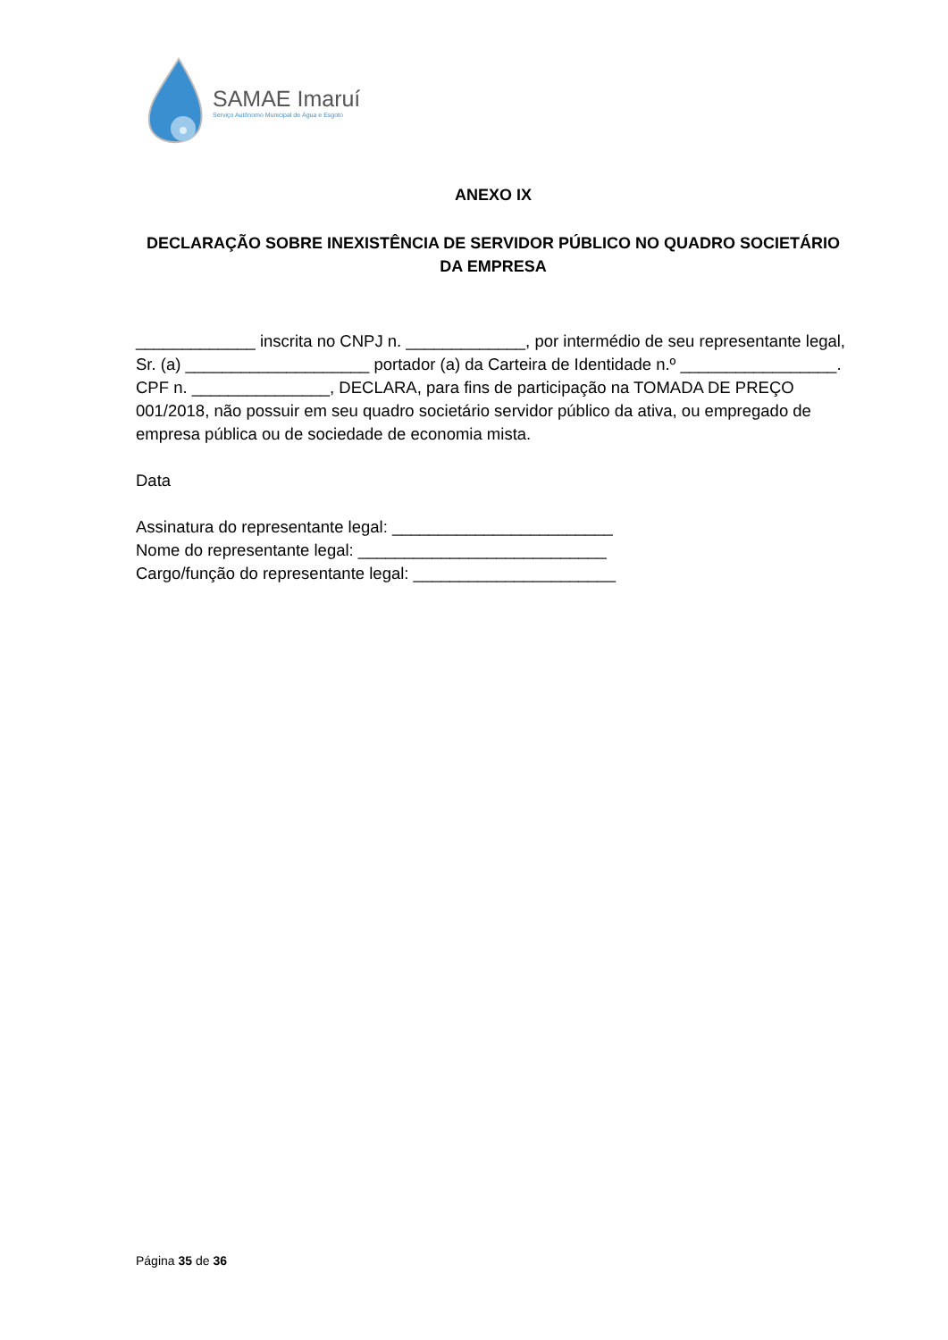SAMAE Imaruí
Serviço Autônomo Municipal de Água e Esgoto
ANEXO IX
DECLARAÇÃO SOBRE INEXISTÊNCIA DE SERVIDOR PÚBLICO NO QUADRO SOCIETÁRIO DA EMPRESA
_____________ inscrita no CNPJ n. _____________, por intermédio de seu representante legal, Sr. (a) ____________________ portador (a) da Carteira de Identidade n.º _________________. CPF n. _______________, DECLARA, para fins de participação na TOMADA DE PREÇO 001/2018, não possuir em seu quadro societário servidor público da ativa, ou empregado de empresa pública ou de sociedade de economia mista.
Data
Assinatura do representante legal: ________________________
Nome do representante legal: ___________________________
Cargo/função do representante legal: ______________________
Página 35 de 36